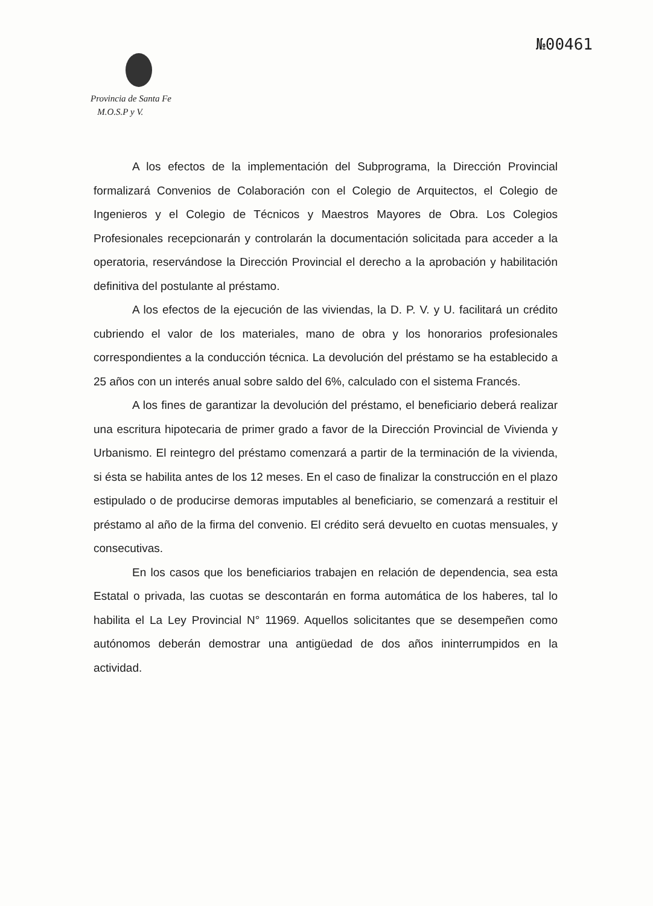№00461
Provincia de Santa Fe
M.O.S.P y V.
A los efectos de la implementación del Subprograma, la Dirección Provincial formalizará Convenios de Colaboración con el Colegio de Arquitectos, el Colegio de Ingenieros y el Colegio de Técnicos y Maestros Mayores de Obra. Los Colegios Profesionales recepcionarán y controlarán la documentación solicitada para acceder a la operatoria, reservándose la Dirección Provincial el derecho a la aprobación y habilitación definitiva del postulante al préstamo.
A los efectos de la ejecución de las viviendas, la D. P. V. y U. facilitará un crédito cubriendo el valor de los materiales, mano de obra y los honorarios profesionales correspondientes a la conducción técnica. La devolución del préstamo se ha establecido a 25 años con un interés anual sobre saldo del 6%, calculado con el sistema Francés.
A los fines de garantizar la devolución del préstamo, el beneficiario deberá realizar una escritura hipotecaria de primer grado a favor de la Dirección Provincial de Vivienda y Urbanismo. El reintegro del préstamo comenzará a partir de la terminación de la vivienda, si ésta se habilita antes de los 12 meses. En el caso de finalizar la construcción en el plazo estipulado o de producirse demoras imputables al beneficiario, se comenzará a restituir el préstamo al año de la firma del convenio. El crédito será devuelto en cuotas mensuales, y consecutivas.
En los casos que los beneficiarios trabajen en relación de dependencia, sea esta Estatal o privada, las cuotas se descontarán en forma automática de los haberes, tal lo habilita el La Ley Provincial N° 11969. Aquellos solicitantes que se desempeñen como autónomos deberán demostrar una antigüedad de dos años ininterrumpidos en la actividad.